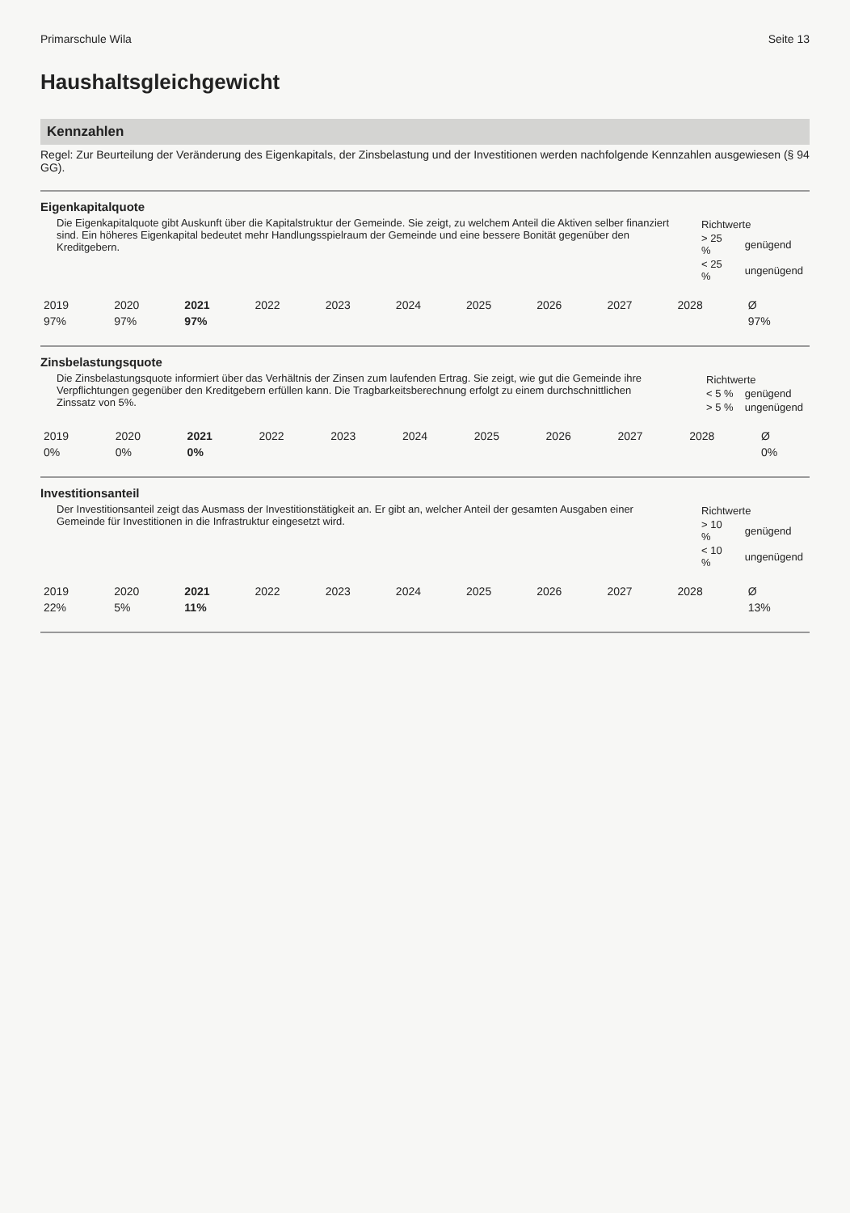Primarschule Wila Seite 13
Haushaltsgleichgewicht
Kennzahlen
Regel: Zur Beurteilung der Veränderung des Eigenkapitals, der Zinsbelastung und der Investitionen werden nachfolgende Kennzahlen ausgewiesen (§ 94 GG).
Eigenkapitalquote
Die Eigenkapitalquote gibt Auskunft über die Kapitalstruktur der Gemeinde. Sie zeigt, zu welchem Anteil die Aktiven selber finanziert sind. Ein höheres Eigenkapital bedeutet mehr Handlungsspielraum der Gemeinde und eine bessere Bonität gegenüber den Kreditgebern.
| Richtwerte | |
| > 25 % | genügend |
| < 25 % | ungenügend |
| 2019 | 2020 | 2021 | 2022 | 2023 | 2024 | 2025 | 2026 | 2027 | 2028 | Ø |
| --- | --- | --- | --- | --- | --- | --- | --- | --- | --- | --- |
| 97% | 97% | 97% | | | | | | | | 97% |
Zinsbelastungsquote
Die Zinsbelastungsquote informiert über das Verhältnis der Zinsen zum laufenden Ertrag. Sie zeigt, wie gut die Gemeinde ihre Verpflichtungen gegenüber den Kreditgebern erfüllen kann. Die Tragbarkeitsberechnung erfolgt zu einem durchschnittlichen Zinssatz von 5%.
| Richtwerte | |
| < 5 % | genügend |
| > 5 % | ungenügend |
| 2019 | 2020 | 2021 | 2022 | 2023 | 2024 | 2025 | 2026 | 2027 | 2028 | Ø |
| --- | --- | --- | --- | --- | --- | --- | --- | --- | --- | --- |
| 0% | 0% | 0% | | | | | | | | 0% |
Investitionsanteil
Der Investitionsanteil zeigt das Ausmass der Investitionstätigkeit an. Er gibt an, welcher Anteil der gesamten Ausgaben einer Gemeinde für Investitionen in die Infrastruktur eingesetzt wird.
| Richtwerte | |
| > 10 % | genügend |
| < 10 % | ungenügend |
| 2019 | 2020 | 2021 | 2022 | 2023 | 2024 | 2025 | 2026 | 2027 | 2028 | Ø |
| --- | --- | --- | --- | --- | --- | --- | --- | --- | --- | --- |
| 22% | 5% | 11% | | | | | | | | 13% |